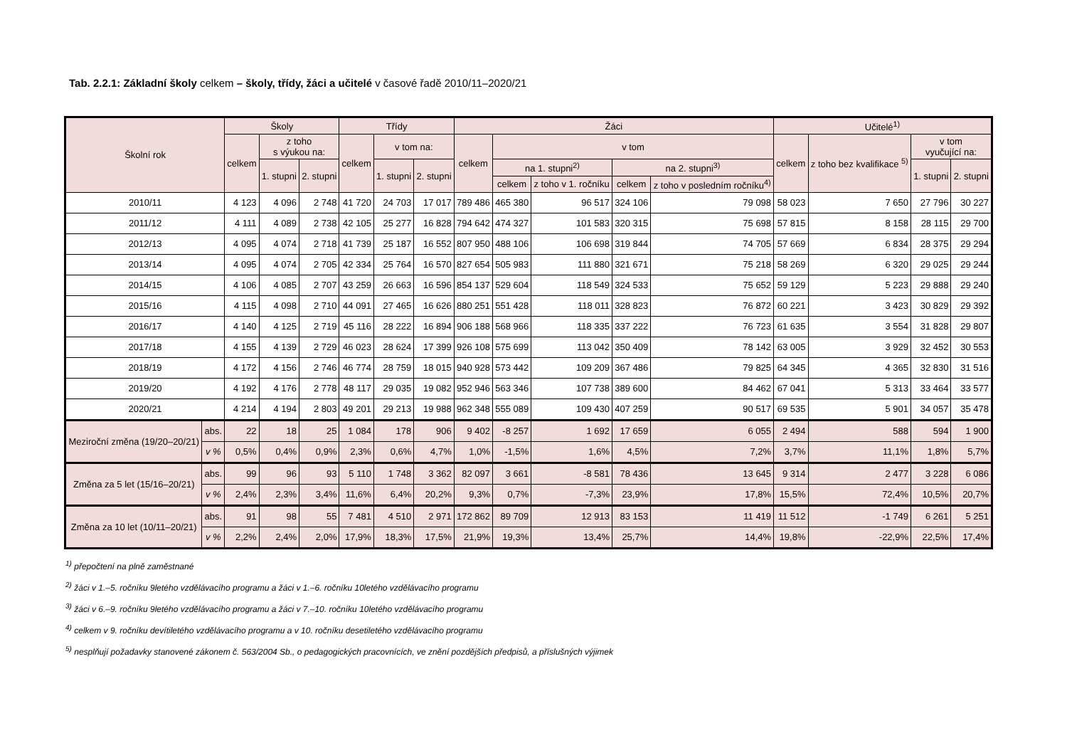Tab. 2.2.1: Základní školy celkem – školy, třídy, žáci a učitelé v časové řadě 2010/11–2020/21
| Školní rok | | Školy | | | Třídy | | | Žáci | | | | | Učitelé<sup>1)</sup> | | | |
| --- | --- | --- | --- | --- | --- | --- | --- | --- | --- | --- | --- | --- | --- | --- | --- | --- |
| | | celkem | z toho s výukou na: | | celkem | v tom na: | | celkem | v tom | | | | celkem | z toho bez kvalifikace <sup>5)</sup> | v tom vyučující na: | |
| | | | 1. stupni | 2. stupni | | 1. stupni | 2. stupni | | na 1. stupni<sup>2)</sup> | | na 2. stupni<sup>3)</sup> | | | | 1. stupni | 2. stupni |
| | | | | | | | | | celkem | z toho v 1. ročníku | celkem | z toho v posledním ročníku<sup>4)</sup> | | | | |
| 2010/11 | | 4 123 | 4 096 | 2 748 | 41 720 | 24 703 | 17 017 | 789 486 | 465 380 | 96 517 | 324 106 | 79 098 | 58 023 | 7 650 | 27 796 | 30 227 |
| 2011/12 | | 4 111 | 4 089 | 2 738 | 42 105 | 25 277 | 16 828 | 794 642 | 474 327 | 101 583 | 320 315 | 75 698 | 57 815 | 8 158 | 28 115 | 29 700 |
| 2012/13 | | 4 095 | 4 074 | 2 718 | 41 739 | 25 187 | 16 552 | 807 950 | 488 106 | 106 698 | 319 844 | 74 705 | 57 669 | 6 834 | 28 375 | 29 294 |
| 2013/14 | | 4 095 | 4 074 | 2 705 | 42 334 | 25 764 | 16 570 | 827 654 | 505 983 | 111 880 | 321 671 | 75 218 | 58 269 | 6 320 | 29 025 | 29 244 |
| 2014/15 | | 4 106 | 4 085 | 2 707 | 43 259 | 26 663 | 16 596 | 854 137 | 529 604 | 118 549 | 324 533 | 75 652 | 59 129 | 5 223 | 29 888 | 29 240 |
| 2015/16 | | 4 115 | 4 098 | 2 710 | 44 091 | 27 465 | 16 626 | 880 251 | 551 428 | 118 011 | 328 823 | 76 872 | 60 221 | 3 423 | 30 829 | 29 392 |
| 2016/17 | | 4 140 | 4 125 | 2 719 | 45 116 | 28 222 | 16 894 | 906 188 | 568 966 | 118 335 | 337 222 | 76 723 | 61 635 | 3 554 | 31 828 | 29 807 |
| 2017/18 | | 4 155 | 4 139 | 2 729 | 46 023 | 28 624 | 17 399 | 926 108 | 575 699 | 113 042 | 350 409 | 78 142 | 63 005 | 3 929 | 32 452 | 30 553 |
| 2018/19 | | 4 172 | 4 156 | 2 746 | 46 774 | 28 759 | 18 015 | 940 928 | 573 442 | 109 209 | 367 486 | 79 825 | 64 345 | 4 365 | 32 830 | 31 516 |
| 2019/20 | | 4 192 | 4 176 | 2 778 | 48 117 | 29 035 | 19 082 | 952 946 | 563 346 | 107 738 | 389 600 | 84 462 | 67 041 | 5 313 | 33 464 | 33 577 |
| 2020/21 | | 4 214 | 4 194 | 2 803 | 49 201 | 29 213 | 19 988 | 962 348 | 555 089 | 109 430 | 407 259 | 90 517 | 69 535 | 5 901 | 34 057 | 35 478 |
| Meziroční změna (19/20–20/21) | abs. | 22 | 18 | 25 | 1 084 | 178 | 906 | 9 402 | -8 257 | 1 692 | 17 659 | 6 055 | 2 494 | 588 | 594 | 1 900 |
| | v % | 0,5% | 0,4% | 0,9% | 2,3% | 0,6% | 4,7% | 1,0% | -1,5% | 1,6% | 4,5% | 7,2% | 3,7% | 11,1% | 1,8% | 5,7% |
| Změna za 5 let (15/16–20/21) | abs. | 99 | 96 | 93 | 5 110 | 1 748 | 3 362 | 82 097 | 3 661 | -8 581 | 78 436 | 13 645 | 9 314 | 2 477 | 3 228 | 6 086 |
| | v % | 2,4% | 2,3% | 3,4% | 11,6% | 6,4% | 20,2% | 9,3% | 0,7% | -7,3% | 23,9% | 17,8% | 15,5% | 72,4% | 10,5% | 20,7% |
| Změna za 10 let (10/11–20/21) | abs. | 91 | 98 | 55 | 7 481 | 4 510 | 2 971 | 172 862 | 89 709 | 12 913 | 83 153 | 11 419 | 11 512 | -1 749 | 6 261 | 5 251 |
| | v % | 2,2% | 2,4% | 2,0% | 17,9% | 18,3% | 17,5% | 21,9% | 19,3% | 13,4% | 25,7% | 14,4% | 19,8% | -22,9% | 22,5% | 17,4% |
<sup>1)</sup> přepočtení na plně zaměstnané
<sup>2)</sup> žáci v 1.–5. ročníku 9letého vzdělávacího programu a žáci v 1.–6. ročníku 10letého vzdělávacího programu
<sup>3)</sup> žáci v 6.–9. ročníku 9letého vzdělávacího programu a žáci v 7.–10. ročníku 10letého vzdělávacího programu
<sup>4)</sup> celkem v 9. ročníku devítiletého vzdělávacího programu a v 10. ročníku desetiletého vzdělávacího programu
<sup>5)</sup> nesplňují požadavky stanovené zákonem č. 563/2004 Sb., o pedagogických pracovnících, ve znění pozdějších předpisů, a příslušných výjimek